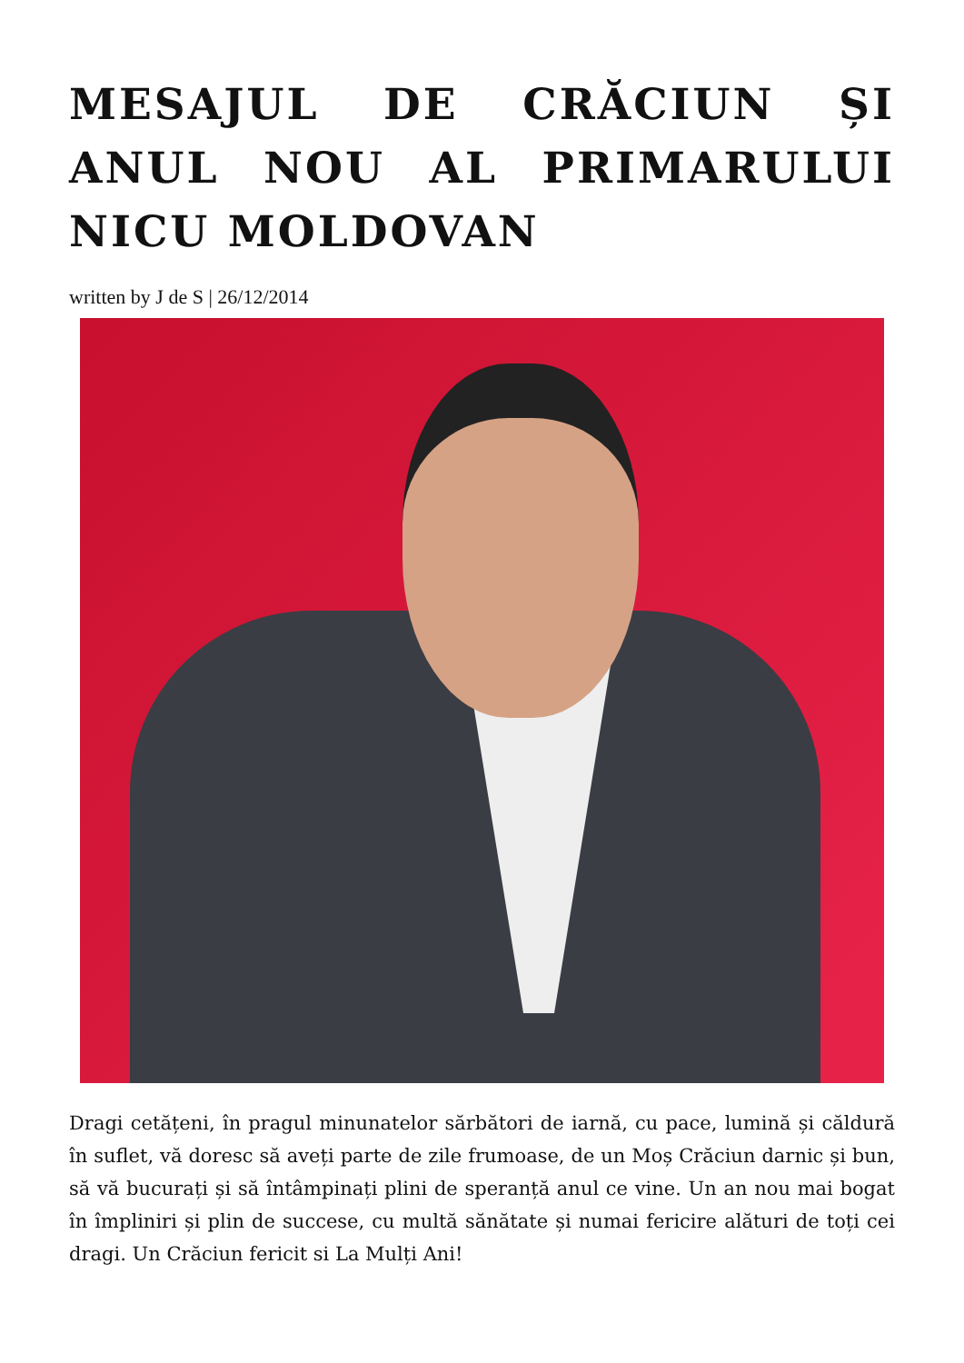MESAJUL DE CRĂCIUN ȘI ANUL NOU AL PRIMARULUI NICU MOLDOVAN
written by J de S | 26/12/2014
Dragi cetățeni, în pragul minunatelor sărbători de iarnă, cu pace, lumină și căldură în suflet, vă doresc să aveți parte de zile frumoase, de un Moș Crăciun darnic și bun, să vă bucurați și să întâmpinați plini de speranță anul ce vine. Un an nou mai bogat în împliniri și plin de succese, cu multă sănătate și numai fericire alături de toți cei dragi. Un Crăciun fericit si La Mulți Ani!